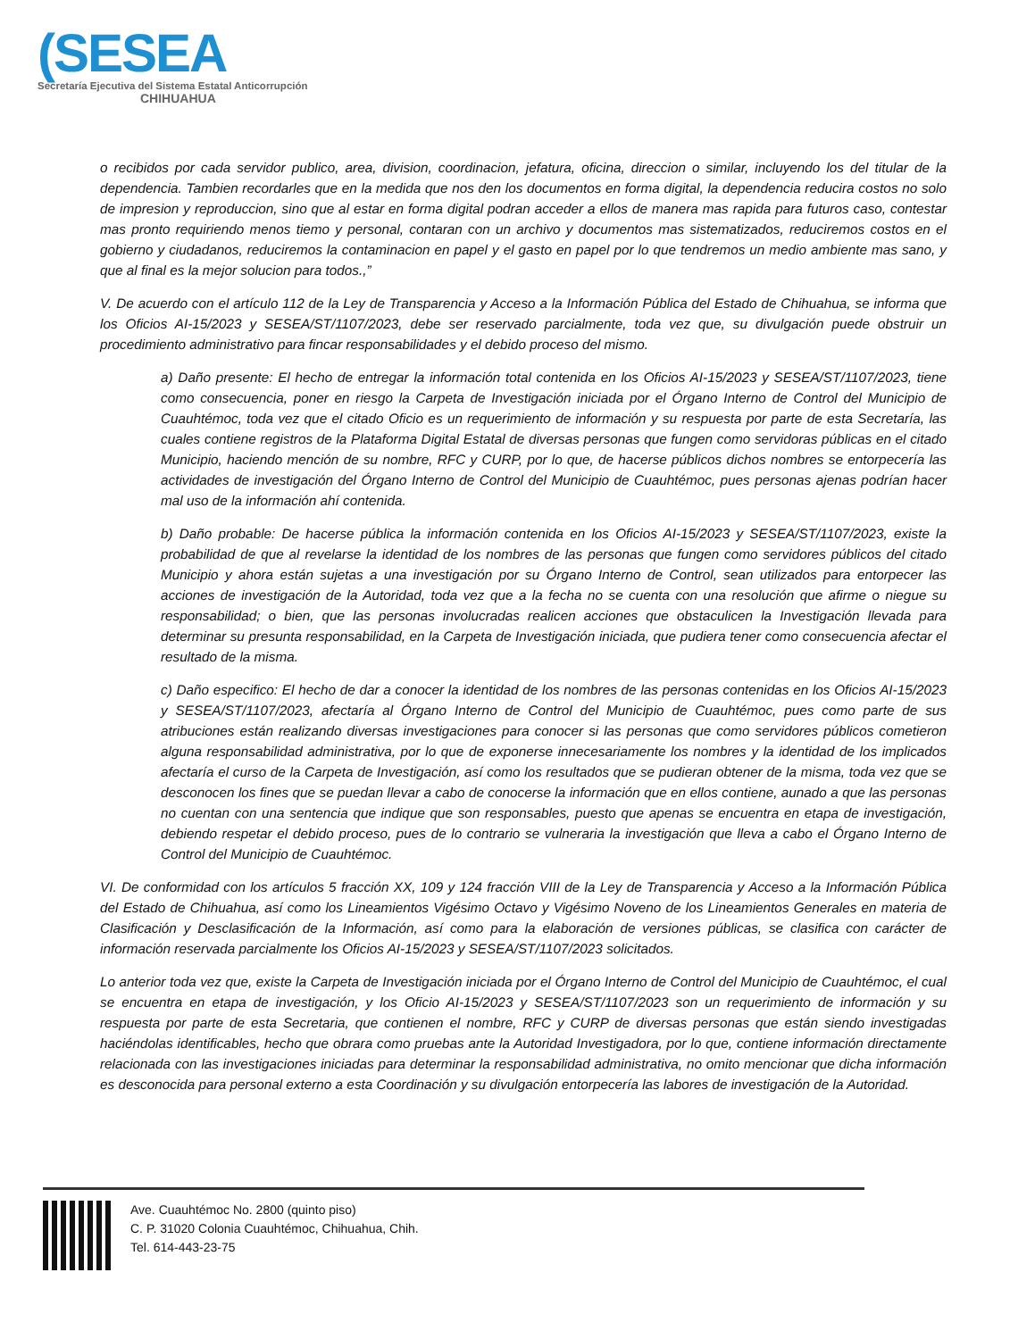(SESEA
Secretaría Ejecutiva del Sistema Estatal Anticorrupción
CHIHUAHUA
o recibidos por cada servidor publico, area, division, coordinacion, jefatura, oficina, direccion o similar, incluyendo los del titular de la dependencia. Tambien recordarles que en la medida que nos den los documentos en forma digital, la dependencia reducira costos no solo de impresion y reproduccion, sino que al estar en forma digital podran acceder a ellos de manera mas rapida para futuros caso, contestar mas pronto requiriendo menos tiemo y personal, contaran con un archivo y documentos mas sistematizados, reduciremos costos en el gobierno y ciudadanos, reduciremos la contaminacion en papel y el gasto en papel por lo que tendremos un medio ambiente mas sano, y que al final es la mejor solucion para todos.,”
V. De acuerdo con el artículo 112 de la Ley de Transparencia y Acceso a la Información Pública del Estado de Chihuahua, se informa que los Oficios AI-15/2023 y SESEA/ST/1107/2023, debe ser reservado parcialmente, toda vez que, su divulgación puede obstruir un procedimiento administrativo para fincar responsabilidades y el debido proceso del mismo.
a) Daño presente: El hecho de entregar la información total contenida en los Oficios AI-15/2023 y SESEA/ST/1107/2023, tiene como consecuencia, poner en riesgo la Carpeta de Investigación iniciada por el Órgano Interno de Control del Municipio de Cuauhtémoc, toda vez que el citado Oficio es un requerimiento de información y su respuesta por parte de esta Secretaría, las cuales contiene registros de la Plataforma Digital Estatal de diversas personas que fungen como servidoras públicas en el citado Municipio, haciendo mención de su nombre, RFC y CURP, por lo que, de hacerse públicos dichos nombres se entorpecería las actividades de investigación del Órgano Interno de Control del Municipio de Cuauhtémoc, pues personas ajenas podrían hacer mal uso de la información ahí contenida.
b) Daño probable: De hacerse pública la información contenida en los Oficios AI-15/2023 y SESEA/ST/1107/2023, existe la probabilidad de que al revelarse la identidad de los nombres de las personas que fungen como servidores públicos del citado Municipio y ahora están sujetas a una investigación por su Órgano Interno de Control, sean utilizados para entorpecer las acciones de investigación de la Autoridad, toda vez que a la fecha no se cuenta con una resolución que afirme o niegue su responsabilidad; o bien, que las personas involucradas realicen acciones que obstaculicen la Investigación llevada para determinar su presunta responsabilidad, en la Carpeta de Investigación iniciada, que pudiera tener como consecuencia afectar el resultado de la misma.
c) Daño especifico: El hecho de dar a conocer la identidad de los nombres de las personas contenidas en los Oficios AI-15/2023 y SESEA/ST/1107/2023, afectaría al Órgano Interno de Control del Municipio de Cuauhtémoc, pues como parte de sus atribuciones están realizando diversas investigaciones para conocer si las personas que como servidores públicos cometieron alguna responsabilidad administrativa, por lo que de exponerse innecesariamente los nombres y la identidad de los implicados afectaría el curso de la Carpeta de Investigación, así como los resultados que se pudieran obtener de la misma, toda vez que se desconocen los fines que se puedan llevar a cabo de conocerse la información que en ellos contiene, aunado a que las personas no cuentan con una sentencia que indique que son responsables, puesto que apenas se encuentra en etapa de investigación, debiendo respetar el debido proceso, pues de lo contrario se vulneraria la investigación que lleva a cabo el Órgano Interno de Control del Municipio de Cuauhtémoc.
VI. De conformidad con los artículos 5 fracción XX, 109 y 124 fracción VIII de la Ley de Transparencia y Acceso a la Información Pública del Estado de Chihuahua, así como los Lineamientos Vigésimo Octavo y Vigésimo Noveno de los Lineamientos Generales en materia de Clasificación y Desclasificación de la Información, así como para la elaboración de versiones públicas, se clasifica con carácter de información reservada parcialmente los Oficios AI-15/2023 y SESEA/ST/1107/2023 solicitados.
Lo anterior toda vez que, existe la Carpeta de Investigación iniciada por el Órgano Interno de Control del Municipio de Cuauhtémoc, el cual se encuentra en etapa de investigación, y los Oficio AI-15/2023 y SESEA/ST/1107/2023 son un requerimiento de información y su respuesta por parte de esta Secretaria, que contienen el nombre, RFC y CURP de diversas personas que están siendo investigadas haciéndolas identificables, hecho que obrara como pruebas ante la Autoridad Investigadora, por lo que, contiene información directamente relacionada con las investigaciones iniciadas para determinar la responsabilidad administrativa, no omito mencionar que dicha información es desconocida para personal externo a esta Coordinación y su divulgación entorpecería las labores de investigación de la Autoridad.
Ave. Cuauhtémoc No. 2800 (quinto piso)
C. P. 31020 Colonia Cuauhtémoc, Chihuahua, Chih.
Tel. 614-443-23-75